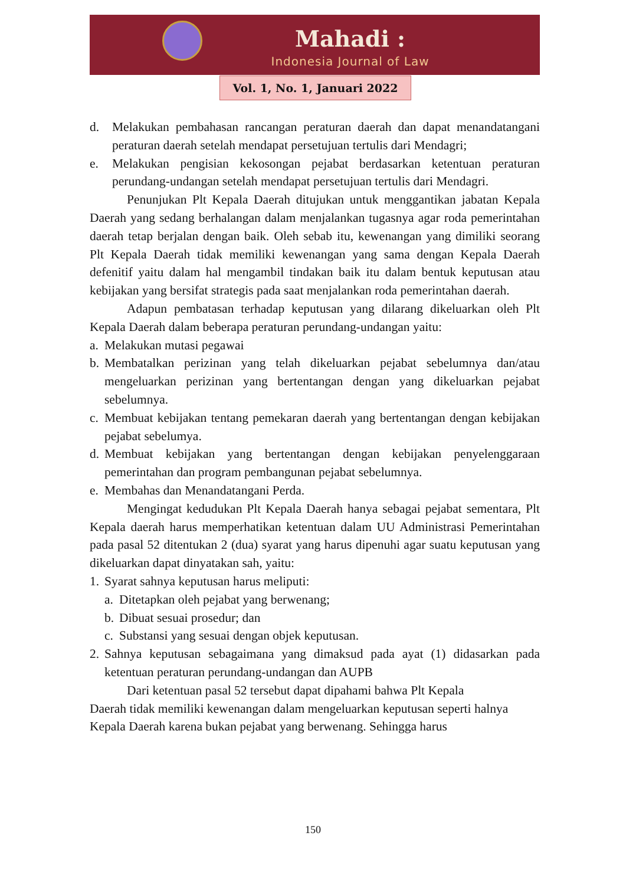Mahadi :
Indonesia Journal of Law
Vol. 1, No. 1, Januari 2022
d. Melakukan pembahasan rancangan peraturan daerah dan dapat menandatangani peraturan daerah setelah mendapat persetujuan tertulis dari Mendagri;
e. Melakukan pengisian kekosongan pejabat berdasarkan ketentuan peraturan perundang-undangan setelah mendapat persetujuan tertulis dari Mendagri.
Penunjukan Plt Kepala Daerah ditujukan untuk menggantikan jabatan Kepala Daerah yang sedang berhalangan dalam menjalankan tugasnya agar roda pemerintahan daerah tetap berjalan dengan baik. Oleh sebab itu, kewenangan yang dimiliki seorang Plt Kepala Daerah tidak memiliki kewenangan yang sama dengan Kepala Daerah defenitif yaitu dalam hal mengambil tindakan baik itu dalam bentuk keputusan atau kebijakan yang bersifat strategis pada saat menjalankan roda pemerintahan daerah.
Adapun pembatasan terhadap keputusan yang dilarang dikeluarkan oleh Plt Kepala Daerah dalam beberapa peraturan perundang-undangan yaitu:
a. Melakukan mutasi pegawai
b. Membatalkan perizinan yang telah dikeluarkan pejabat sebelumnya dan/atau mengeluarkan perizinan yang bertentangan dengan yang dikeluarkan pejabat sebelumnya.
c. Membuat kebijakan tentang pemekaran daerah yang bertentangan dengan kebijakan pejabat sebelumya.
d. Membuat kebijakan yang bertentangan dengan kebijakan penyelenggaraan pemerintahan dan program pembangunan pejabat sebelumnya.
e. Membahas dan Menandatangani Perda.
Mengingat kedudukan Plt Kepala Daerah hanya sebagai pejabat sementara, Plt Kepala daerah harus memperhatikan ketentuan dalam UU Administrasi Pemerintahan pada pasal 52 ditentukan 2 (dua) syarat yang harus dipenuhi agar suatu keputusan yang dikeluarkan dapat dinyatakan sah, yaitu:
1. Syarat sahnya keputusan harus meliputi:
a. Ditetapkan oleh pejabat yang berwenang;
b. Dibuat sesuai prosedur; dan
c. Substansi yang sesuai dengan objek keputusan.
2. Sahnya keputusan sebagaimana yang dimaksud pada ayat (1) didasarkan pada ketentuan peraturan perundang-undangan dan AUPB
Dari ketentuan pasal 52 tersebut dapat dipahami bahwa Plt Kepala
Daerah tidak memiliki kewenangan dalam mengeluarkan keputusan seperti halnya Kepala Daerah karena bukan pejabat yang berwenang. Sehingga harus
150